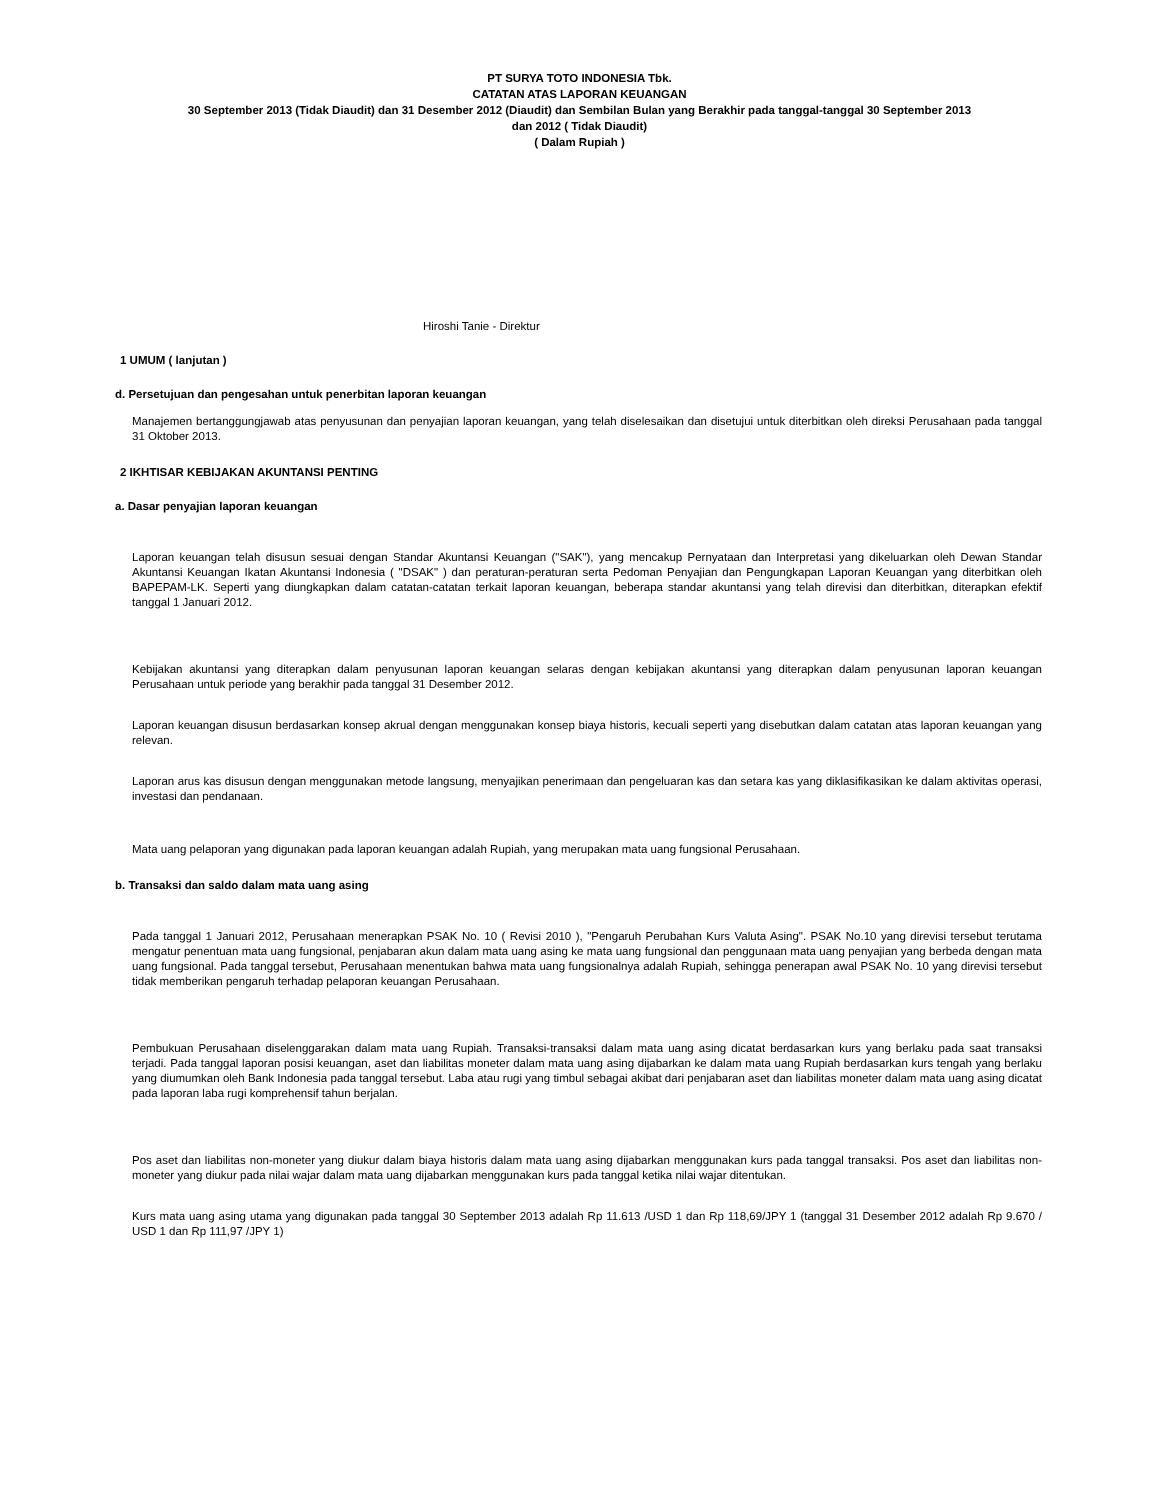PT SURYA TOTO INDONESIA Tbk.
CATATAN ATAS LAPORAN KEUANGAN
30 September 2013 (Tidak Diaudit) dan 31 Desember 2012 (Diaudit) dan Sembilan Bulan yang Berakhir pada tanggal-tanggal 30 September 2013
dan 2012 ( Tidak Diaudit)
( Dalam Rupiah )
Hiroshi Tanie - Direktur
1 UMUM ( lanjutan )
d. Persetujuan dan pengesahan untuk penerbitan laporan keuangan
Manajemen bertanggungjawab atas penyusunan dan penyajian laporan keuangan, yang telah diselesaikan dan disetujui untuk diterbitkan oleh direksi Perusahaan pada tanggal 31 Oktober 2013.
2 IKHTISAR KEBIJAKAN AKUNTANSI PENTING
a. Dasar penyajian laporan keuangan
Laporan keuangan telah disusun sesuai dengan Standar Akuntansi Keuangan ("SAK"), yang mencakup Pernyataan dan Interpretasi yang dikeluarkan oleh Dewan Standar Akuntansi Keuangan Ikatan Akuntansi Indonesia ( "DSAK" ) dan peraturan-peraturan serta Pedoman Penyajian dan Pengungkapan Laporan Keuangan yang diterbitkan oleh BAPEPAM-LK. Seperti yang diungkapkan dalam catatan-catatan terkait laporan keuangan, beberapa standar akuntansi yang telah direvisi dan diterbitkan, diterapkan efektif tanggal 1 Januari 2012.
Kebijakan akuntansi yang diterapkan dalam penyusunan laporan keuangan selaras dengan kebijakan akuntansi yang diterapkan dalam penyusunan laporan keuangan Perusahaan untuk periode yang berakhir pada tanggal 31 Desember 2012.
Laporan keuangan disusun berdasarkan konsep akrual dengan menggunakan konsep biaya historis, kecuali seperti yang disebutkan dalam catatan atas laporan keuangan yang relevan.
Laporan arus kas disusun dengan menggunakan metode langsung, menyajikan penerimaan dan pengeluaran kas dan setara kas yang diklasifikasikan ke dalam aktivitas operasi, investasi dan pendanaan.
Mata uang pelaporan yang digunakan pada laporan keuangan adalah Rupiah, yang merupakan mata uang fungsional Perusahaan.
b. Transaksi dan saldo dalam mata uang asing
Pada tanggal 1 Januari 2012, Perusahaan menerapkan PSAK No. 10 ( Revisi 2010 ), "Pengaruh Perubahan Kurs Valuta Asing". PSAK No.10 yang direvisi tersebut terutama mengatur penentuan mata uang fungsional, penjabaran akun dalam mata uang asing ke mata uang fungsional dan penggunaan mata uang penyajian yang berbeda dengan mata uang fungsional. Pada tanggal tersebut, Perusahaan menentukan bahwa mata uang fungsionalnya adalah Rupiah, sehingga penerapan awal PSAK No. 10 yang direvisi tersebut tidak memberikan pengaruh terhadap pelaporan keuangan Perusahaan.
Pembukuan Perusahaan diselenggarakan dalam mata uang Rupiah. Transaksi-transaksi dalam mata uang asing dicatat berdasarkan kurs yang berlaku pada saat transaksi terjadi. Pada tanggal laporan posisi keuangan, aset dan liabilitas moneter dalam mata uang asing dijabarkan ke dalam mata uang Rupiah berdasarkan kurs tengah yang berlaku yang diumumkan oleh Bank Indonesia pada tanggal tersebut. Laba atau rugi yang timbul sebagai akibat dari penjabaran aset dan liabilitas moneter dalam mata uang asing dicatat pada laporan laba rugi komprehensif tahun berjalan.
Pos aset dan liabilitas non-moneter yang diukur dalam biaya historis dalam mata uang asing dijabarkan menggunakan kurs pada tanggal transaksi. Pos aset dan liabilitas non-moneter yang diukur pada nilai wajar dalam mata uang dijabarkan menggunakan kurs pada tanggal ketika nilai wajar ditentukan.
Kurs mata uang asing utama yang digunakan pada tanggal 30 September 2013 adalah Rp 11.613 /USD 1 dan Rp 118,69/JPY 1 (tanggal 31 Desember 2012 adalah Rp 9.670 / USD 1 dan Rp 111,97 /JPY 1)